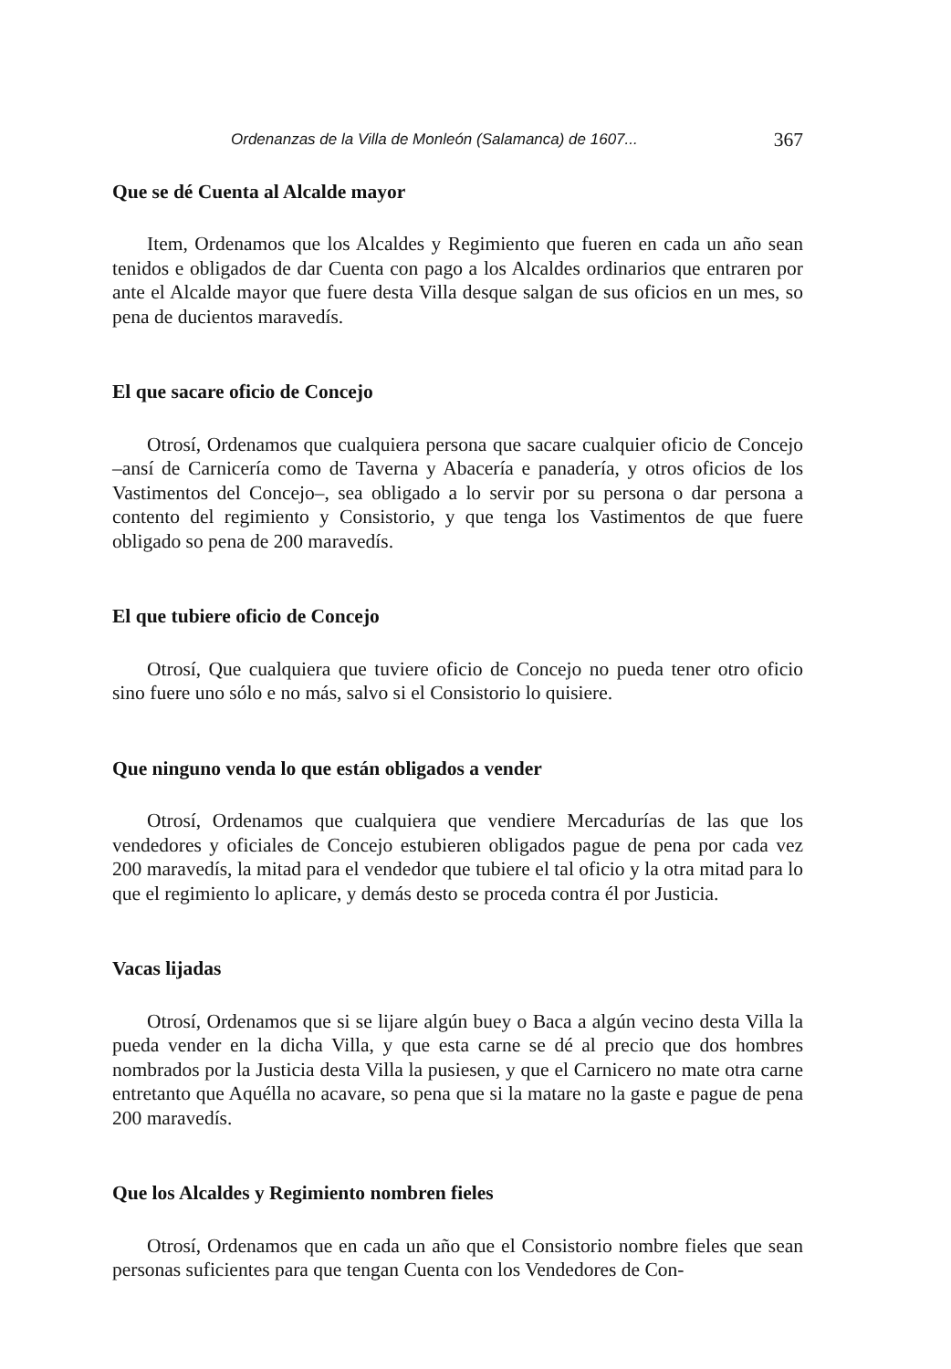Ordenanzas de la Villa de Monleón (Salamanca) de 1607... 367
Que se dé Cuenta al Alcalde mayor
Item, Ordenamos que los Alcaldes y Regimiento que fueren en cada un año sean tenidos e obligados de dar Cuenta con pago a los Alcaldes ordinarios que entraren por ante el Alcalde mayor que fuere desta Villa desque salgan de sus oficios en un mes, so pena de ducientos maravedís.
El que sacare oficio de Concejo
Otrosí, Ordenamos que cualquiera persona que sacare cualquier oficio de Concejo –ansí de Carnicería como de Taverna y Abacería e panadería, y otros oficios de los Vastimentos del Concejo–, sea obligado a lo servir por su persona o dar persona a contento del regimiento y Consistorio, y que tenga los Vastimentos de que fuere obligado so pena de 200 maravedís.
El que tubiere oficio de Concejo
Otrosí, Que cualquiera que tuviere oficio de Concejo no pueda tener otro oficio sino fuere uno sólo e no más, salvo si el Consistorio lo quisiere.
Que ninguno venda lo que están obligados a vender
Otrosí, Ordenamos que cualquiera que vendiere Mercadurías de las que los vendedores y oficiales de Concejo estubieren obligados pague de pena por cada vez 200 maravedís, la mitad para el vendedor que tubiere el tal oficio y la otra mitad para lo que el regimiento lo aplicare, y demás desto se proceda contra él por Justicia.
Vacas lijadas
Otrosí, Ordenamos que si se lijare algún buey o Baca a algún vecino desta Villa la pueda vender en la dicha Villa, y que esta carne se dé al precio que dos hombres nombrados por la Justicia desta Villa la pusiesen, y que el Carnicero no mate otra carne entretanto que Aquélla no acavare, so pena que si la matare no la gaste e pague de pena 200 maravedís.
Que los Alcaldes y Regimiento nombren fieles
Otrosí, Ordenamos que en cada un año que el Consistorio nombre fieles que sean personas suficientes para que tengan Cuenta con los Vendedores de Con-